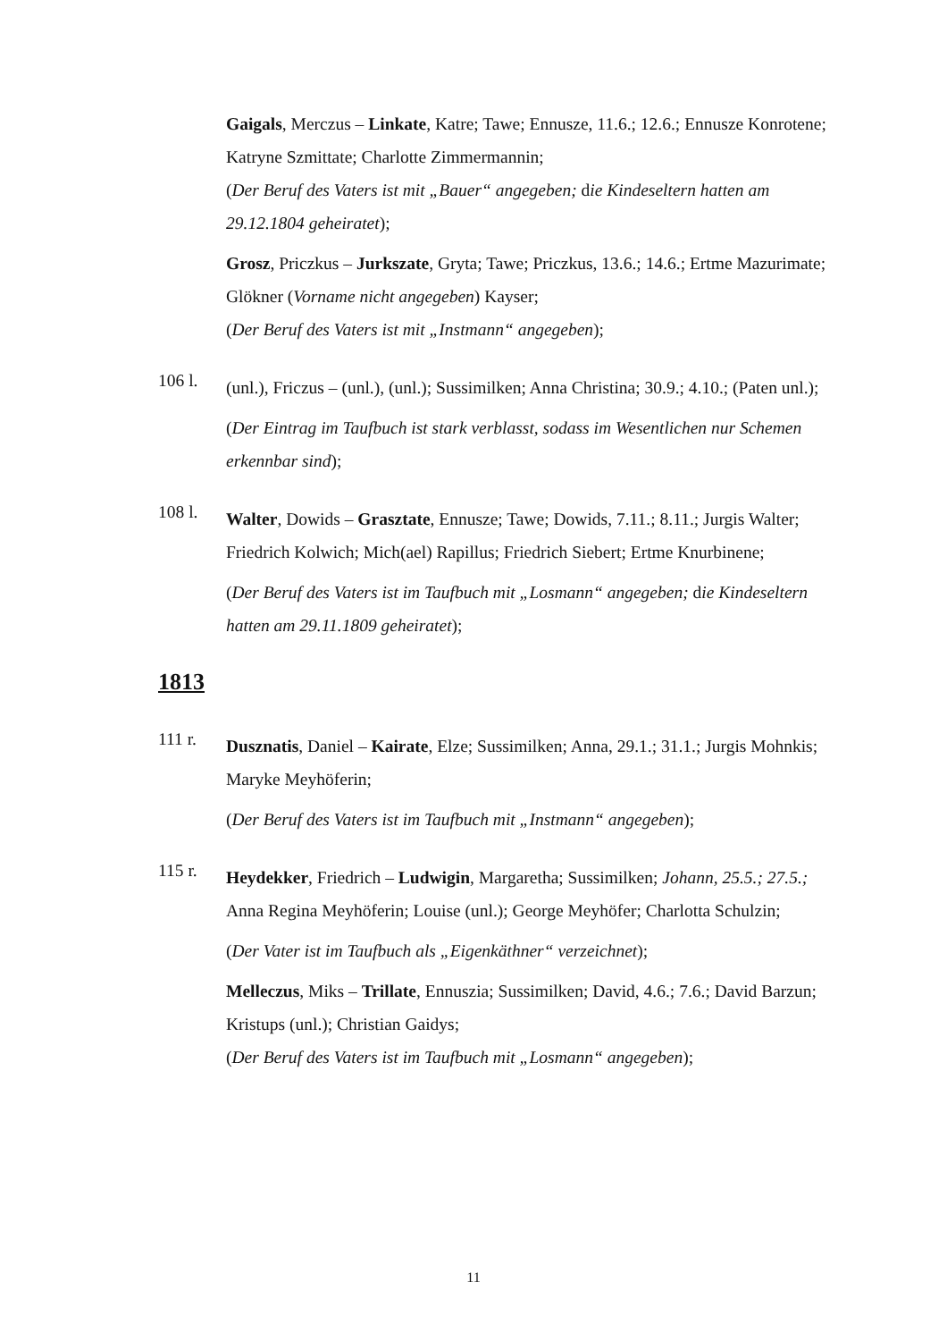Gaigals, Merczus – Linkate, Katre; Tawe; Ennusze, 11.6.; 12.6.; Ennusze Konrotene; Katryne Szmittate; Charlotte Zimmermannin;
(Der Beruf des Vaters ist mit „Bauer“ angegeben; die Kindeseltern hatten am 29.12.1804 geheiratet);
Grosz, Priczkus – Jurkszate, Gryta; Tawe; Priczkus, 13.6.; 14.6.; Ertme Mazurimate; Glökner (Vorname nicht angegeben) Kayser;
(Der Beruf des Vaters ist mit „Instmann“ angegeben);
106 l.
(unl.), Friczus – (unl.), (unl.); Sussimilken; Anna Christina; 30.9.; 4.10.; (Paten unl.);
(Der Eintrag im Taufbuch ist stark verblasst, sodass im Wesentlichen nur Schemen erkennbar sind);
108 l.
Walter, Dowids – Grasztate, Ennusze; Tawe; Dowids, 7.11.; 8.11.; Jurgis Walter; Friedrich Kolwich; Mich(ael) Rapillus; Friedrich Siebert; Ertme Knurbinene;
(Der Beruf des Vaters ist im Taufbuch mit „Losmann“ angegeben; die Kindeseltern hatten am 29.11.1809 geheiratet);
1813
111 r.
Dusznatis, Daniel – Kairate, Elze; Sussimilken; Anna, 29.1.; 31.1.; Jurgis Mohnkis; Maryke Meyhöferin;
(Der Beruf des Vaters ist im Taufbuch mit „Instmann“ angegeben);
115 r.
Heydekker, Friedrich – Ludwigin, Margaretha; Sussimilken; Johann, 25.5.; 27.5.; Anna Regina Meyhöferin; Louise (unl.); George Meyhöfer; Charlotta Schulzin;
(Der Vater ist im Taufbuch als „Eigenkäthner“ verzeichnet);
Melleczus, Miks – Trillate, Ennuszia; Sussimilken; David, 4.6.; 7.6.; David Barzun; Kristups (unl.); Christian Gaidys;
(Der Beruf des Vaters ist im Taufbuch mit „Losmann“ angegeben);
11